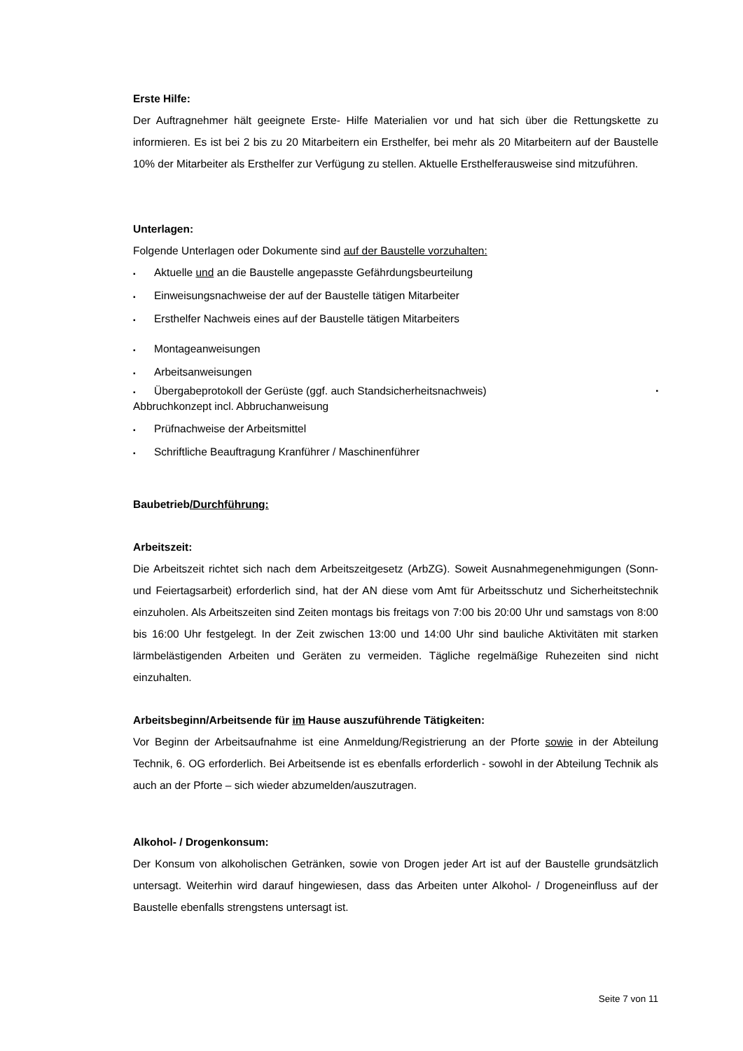Erste Hilfe:
Der Auftragnehmer hält geeignete Erste- Hilfe Materialien vor und hat sich über die Rettungskette zu informieren. Es ist bei 2 bis zu 20 Mitarbeitern ein Ersthelfer, bei mehr als 20 Mitarbeitern auf der Baustelle 10% der Mitarbeiter als Ersthelfer zur Verfügung zu stellen. Aktuelle Ersthelferausweise sind mitzuführen.
Unterlagen:
Folgende Unterlagen oder Dokumente sind auf der Baustelle vorzuhalten:
▪ Aktuelle und an die Baustelle angepasste Gefährdungsbeurteilung
▪ Einweisungsnachweise der auf der Baustelle tätigen Mitarbeiter
▪ Ersthelfer Nachweis eines auf der Baustelle tätigen Mitarbeiters
▪ Montageanweisungen
▪ Arbeitsanweisungen
▪ Übergabeprotokoll der Gerüste (ggf. auch Standsicherheitsnachweis) ▪
Abbruchkonzept incl. Abbruchanweisung
▪ Prüfnachweise der Arbeitsmittel
▪ Schriftliche Beauftragung Kranführer / Maschinenführer
Baubetrieb/Durchführung:
Arbeitszeit:
Die Arbeitszeit richtet sich nach dem Arbeitszeitgesetz (ArbZG). Soweit Ausnahmegenehmigungen (Sonn- und Feiertagsarbeit) erforderlich sind, hat der AN diese vom Amt für Arbeitsschutz und Sicherheitstechnik einzuholen. Als Arbeitszeiten sind Zeiten montags bis freitags von 7:00 bis 20:00 Uhr und samstags von 8:00 bis 16:00 Uhr festgelegt. In der Zeit zwischen 13:00 und 14:00 Uhr sind bauliche Aktivitäten mit starken lärmbelästigenden Arbeiten und Geräten zu vermeiden. Tägliche regelmäßige Ruhezeiten sind nicht einzuhalten.
Arbeitsbeginn/Arbeitsende für im Hause auszuführende Tätigkeiten:
Vor Beginn der Arbeitsaufnahme ist eine Anmeldung/Registrierung an der Pforte sowie in der Abteilung Technik, 6. OG erforderlich. Bei Arbeitsende ist es ebenfalls erforderlich - sowohl in der Abteilung Technik als auch an der Pforte – sich wieder abzumelden/auszutragen.
Alkohol- / Drogenkonsum:
Der Konsum von alkoholischen Getränken, sowie von Drogen jeder Art ist auf der Baustelle grundsätzlich untersagt. Weiterhin wird darauf hingewiesen, dass das Arbeiten unter Alkohol- / Drogeneinfluss auf der Baustelle ebenfalls strengstens untersagt ist.
Seite 7 von 11